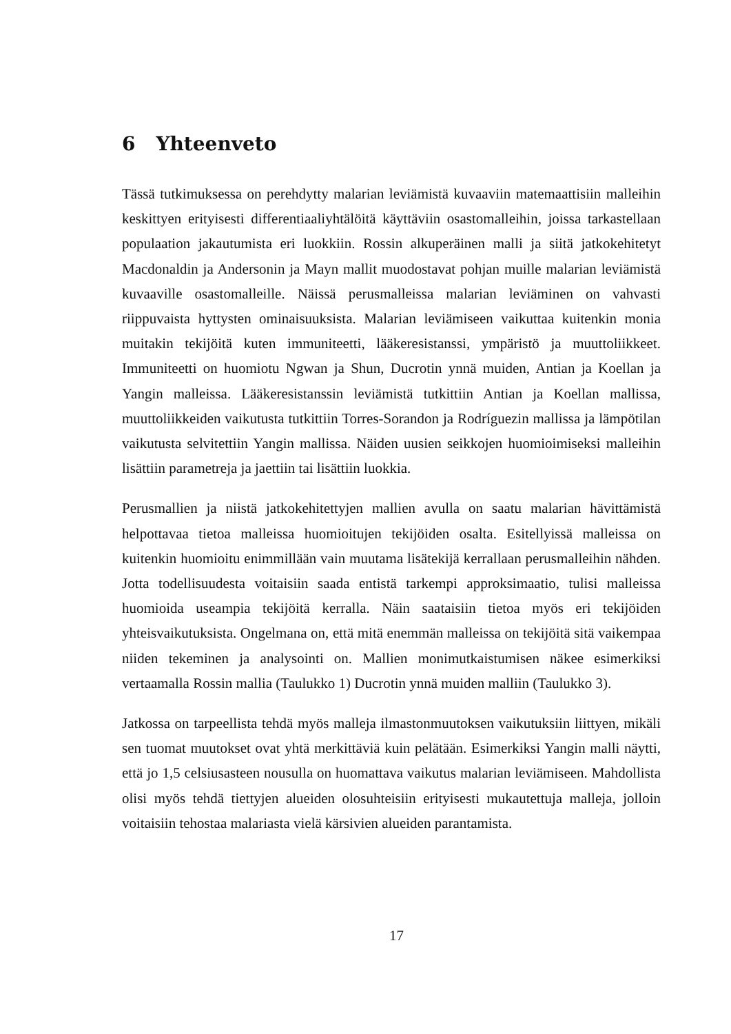6 Yhteenveto
Tässä tutkimuksessa on perehdytty malarian leviämistä kuvaaviin matemaattisiin malleihin keskittyen erityisesti differentiaaliyhtälöitä käyttäviin osastomalleihin, joissa tarkastellaan populaation jakautumista eri luokkiin. Rossin alkuperäinen malli ja siitä jatkokehitetyt Macdonaldin ja Andersonin ja Mayn mallit muodostavat pohjan muille malarian leviämistä kuvaaville osastomalleille. Näissä perusmalleissa malarian leviäminen on vahvasti riippuvaista hyttysten ominaisuuksista. Malarian leviämiseen vaikuttaa kuitenkin monia muitakin tekijöitä kuten immuniteetti, lääkeresistanssi, ympäristö ja muuttoliikkeet. Immuniteetti on huomiotu Ngwan ja Shun, Ducrotin ynnä muiden, Antian ja Koellan ja Yangin malleissa. Lääkeresistanssin leviämistä tutkittiin Antian ja Koellan mallissa, muuttoliikkeiden vaikutusta tutkittiin Torres-Sorandon ja Rodríguezin mallissa ja lämpötilan vaikutusta selvitettiin Yangin mallissa. Näiden uusien seikkojen huomioimiseksi malleihin lisättiin parametreja ja jaettiin tai lisättiin luokkia.
Perusmallien ja niistä jatkokehitettyjen mallien avulla on saatu malarian hävittämistä helpottavaa tietoa malleissa huomioitujen tekijöiden osalta. Esitellyissä malleissa on kuitenkin huomioitu enimmillään vain muutama lisätekijä kerrallaan perusmalleihin nähden. Jotta todellisuudesta voitaisiin saada entistä tarkempi approksimaatio, tulisi malleissa huomioida useampia tekijöitä kerralla. Näin saataisiin tietoa myös eri tekijöiden yhteisvaikutuksista. Ongelmana on, että mitä enemmän malleissa on tekijöitä sitä vaikempaa niiden tekeminen ja analysointi on. Mallien monimutkaistumisen näkee esimerkiksi vertaamalla Rossin mallia (Taulukko 1) Ducrotin ynnä muiden malliin (Taulukko 3).
Jatkossa on tarpeellista tehdä myös malleja ilmastonmuutoksen vaikutuksiin liittyen, mikäli sen tuomat muutokset ovat yhtä merkittäviä kuin pelätään. Esimerkiksi Yangin malli näytti, että jo 1,5 celsiusasteen nousulla on huomattava vaikutus malarian leviämiseen. Mahdollista olisi myös tehdä tiettyjen alueiden olosuhteisiin erityisesti mukautettuja malleja, jolloin voitaisiin tehostaa malariasta vielä kärsivien alueiden parantamista.
17